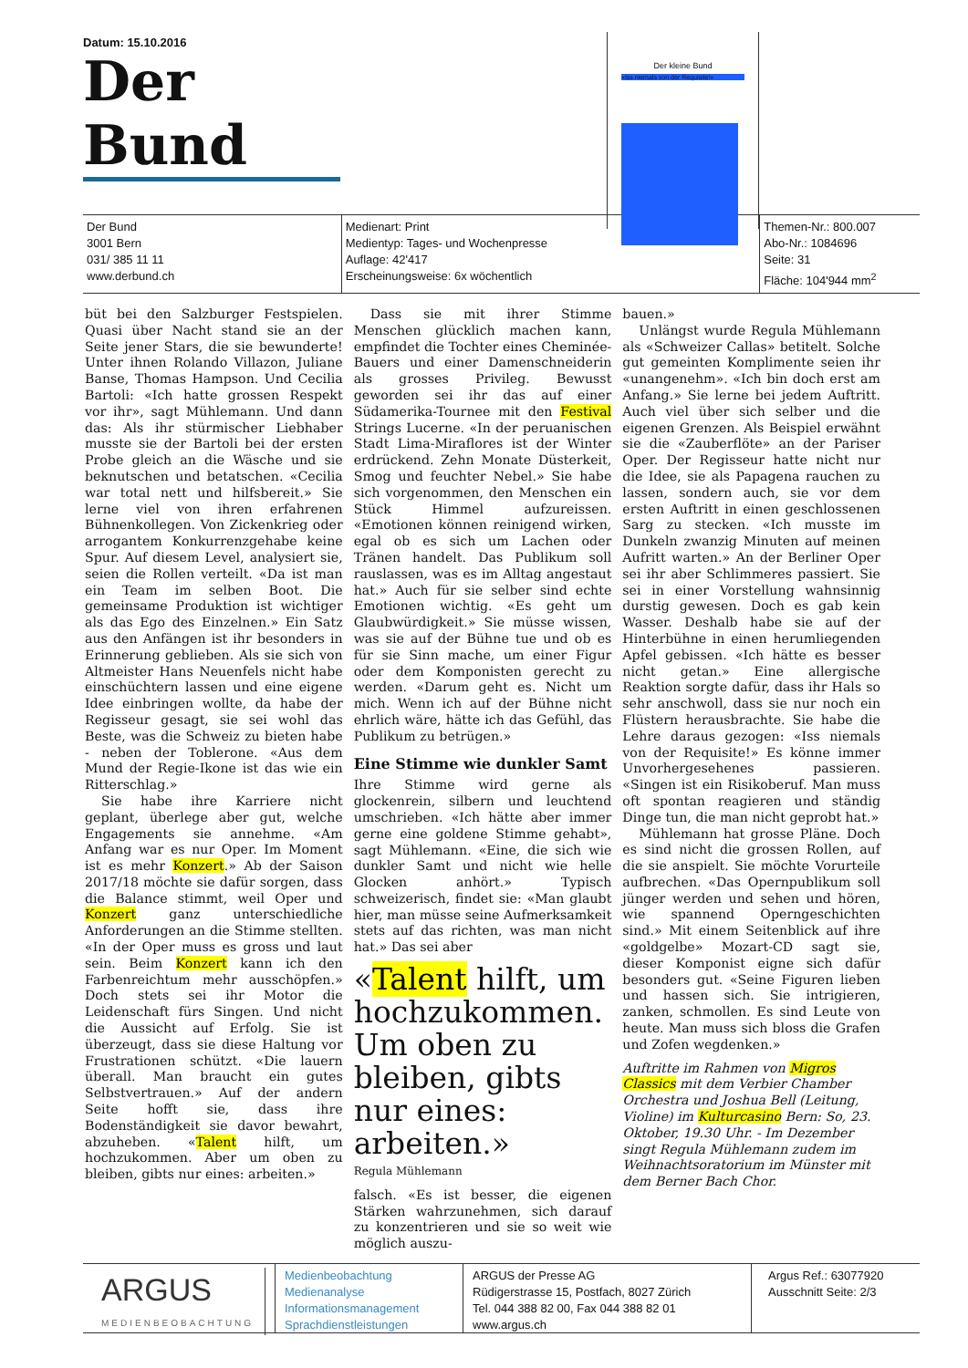Datum: 15.10.2016
Der Bund
Der Bund
3001 Bern
031/ 385 11 11
www.derbund.ch
Medienart: Print
Medientyp: Tages- und Wochenpresse
Auflage: 42'417
Erscheinungsweise: 6x wöchentlich
Themen-Nr.: 800.007
Abo-Nr.: 1084696
Seite: 31
Fläche: 104'944 mm<sup>2</sup>
Der kleine Bund
«Iss niemals von der Requisite!»
büt bei den Salzburger Festspielen. Quasi über Nacht stand sie an der Seite jener Stars, die sie bewunderte! Unter ihnen Rolando Villazon, Juliane Banse, Thomas Hampson. Und Cecilia Bartoli: «Ich hatte grossen Respekt vor ihr», sagt Mühlemann. Und dann das: Als ihr stürmischer Liebhaber musste sie der Bartoli bei der ersten Probe gleich an die Wäsche und sie beknutschen und betatschen. «Cecilia war total nett und hilfsbereit.» Sie lerne viel von ihren erfahrenen Bühnenkollegen. Von Zickenkrieg oder arrogantem Konkurrenzgehabe keine Spur. Auf diesem Level, analysiert sie, seien die Rollen verteilt. «Da ist man ein Team im selben Boot. Die gemeinsame Produktion ist wichtiger als das Ego des Einzelnen.» Ein Satz aus den Anfängen ist ihr besonders in Erinnerung geblieben. Als sie sich von Altmeister Hans Neuenfels nicht habe einschüchtern lassen und eine eigene Idee einbringen wollte, da habe der Regisseur gesagt, sie sei wohl das Beste, was die Schweiz zu bieten habe - neben der Toblerone. «Aus dem Mund der Regie-Ikone ist das wie ein Ritterschlag.»
Sie habe ihre Karriere nicht geplant, überlege aber gut, welche Engagements sie annehme. «Am Anfang war es nur Oper. Im Moment ist es mehr Konzert.» Ab der Saison 2017/18 möchte sie dafür sorgen, dass die Balance stimmt, weil Oper und Konzert ganz unterschiedliche Anforderungen an die Stimme stellten. «In der Oper muss es gross und laut sein. Beim Konzert kann ich den Farbenreichtum mehr ausschöpfen.» Doch stets sei ihr Motor die Leidenschaft fürs Singen. Und nicht die Aussicht auf Erfolg. Sie ist überzeugt, dass sie diese Haltung vor Frustrationen schützt. «Die lauern überall. Man braucht ein gutes Selbstvertrauen.» Auf der andern Seite hofft sie, dass ihre Bodenständigkeit sie davor bewahrt, abzuheben. «Talent hilft, um hochzukommen. Aber um oben zu bleiben, gibts nur eines: arbeiten.»
Dass sie mit ihrer Stimme Menschen glücklich machen kann, empfindet die Tochter eines Cheminée-Bauers und einer Damenschneiderin als grosses Privileg. Bewusst geworden sei ihr das auf einer Südamerika-Tournee mit den Festival Strings Lucerne. «In der peruanischen Stadt Lima-Miraflores ist der Winter erdrückend. Zehn Monate Düsterkeit, Smog und feuchter Nebel.» Sie habe sich vorgenommen, den Menschen ein Stück Himmel aufzureissen. «Emotionen können reinigend wirken, egal ob es sich um Lachen oder Tränen handelt. Das Publikum soll rauslassen, was es im Alltag angestaut hat.» Auch für sie selber sind echte Emotionen wichtig. «Es geht um Glaubwürdigkeit.» Sie müsse wissen, was sie auf der Bühne tue und ob es für sie Sinn mache, um einer Figur oder dem Komponisten gerecht zu werden. «Darum geht es. Nicht um mich. Wenn ich auf der Bühne nicht ehrlich wäre, hätte ich das Gefühl, das Publikum zu betrügen.»
Eine Stimme wie dunkler Samt
Ihre Stimme wird gerne als glockenrein, silbern und leuchtend umschrieben. «Ich hätte aber immer gerne eine goldene Stimme gehabt», sagt Mühlemann. «Eine, die sich wie dunkler Samt und nicht wie helle Glocken anhört.» Typisch schweizerisch, findet sie: «Man glaubt hier, man müsse seine Aufmerksamkeit stets auf das richten, was man nicht hat.» Das sei aber
«Talent hilft, um hochzukommen. Um oben zu bleiben, gibts nur eines: arbeiten.»
Regula Mühlemann
falsch. «Es ist besser, die eigenen Stärken wahrzunehmen, sich darauf zu konzentrieren und sie so weit wie möglich auszu-
bauen.»
Unlängst wurde Regula Mühlemann als «Schweizer Callas» betitelt. Solche gut gemeinten Komplimente seien ihr «unangenehm». «Ich bin doch erst am Anfang.» Sie lerne bei jedem Auftritt. Auch viel über sich selber und die eigenen Grenzen. Als Beispiel erwähnt sie die «Zauberflöte» an der Pariser Oper. Der Regisseur hatte nicht nur die Idee, sie als Papagena rauchen zu lassen, sondern auch, sie vor dem ersten Auftritt in einen geschlossenen Sarg zu stecken. «Ich musste im Dunkeln zwanzig Minuten auf meinen Aufritt warten.» An der Berliner Oper sei ihr aber Schlimmeres passiert. Sie sei in einer Vorstellung wahnsinnig durstig gewesen. Doch es gab kein Wasser. Deshalb habe sie auf der Hinterbühne in einen herumliegenden Apfel gebissen. «Ich hätte es besser nicht getan.» Eine allergische Reaktion sorgte dafür, dass ihr Hals so sehr anschwoll, dass sie nur noch ein Flüstern herausbrachte. Sie habe die Lehre daraus gezogen: «Iss niemals von der Requisite!» Es könne immer Unvorhergesehenes passieren. «Singen ist ein Risikoberuf. Man muss oft spontan reagieren und ständig Dinge tun, die man nicht geprobt hat.»
Mühlemann hat grosse Pläne. Doch es sind nicht die grossen Rollen, auf die sie anspielt. Sie möchte Vorurteile aufbrechen. «Das Opernpublikum soll jünger werden und sehen und hören, wie spannend Operngeschichten sind.» Mit einem Seitenblick auf ihre «goldgelbe» Mozart-CD sagt sie, dieser Komponist eigne sich dafür besonders gut. «Seine Figuren lieben und hassen sich. Sie intrigieren, zanken, schmollen. Es sind Leute von heute. Man muss sich bloss die Grafen und Zofen wegdenken.»
Auftritte im Rahmen von Migros Classics mit dem Verbier Chamber Orchestra und Joshua Bell (Leitung, Violine) im Kulturcasino Bern: So, 23. Oktober, 19.30 Uhr. - Im Dezember singt Regula Mühlemann zudem im Weihnachtsoratorium im Münster mit dem Berner Bach Chor.
ARGUS
MEDIENBEOBACHTUNG
Medienbeobachtung
Medienanalyse
Informationsmanagement
Sprachdienstleistungen
ARGUS der Presse AG
Rüdigerstrasse 15, Postfach, 8027 Zürich
Tel. 044 388 82 00, Fax 044 388 82 01
www.argus.ch
Argus Ref.: 63077920
Ausschnitt Seite: 2/3